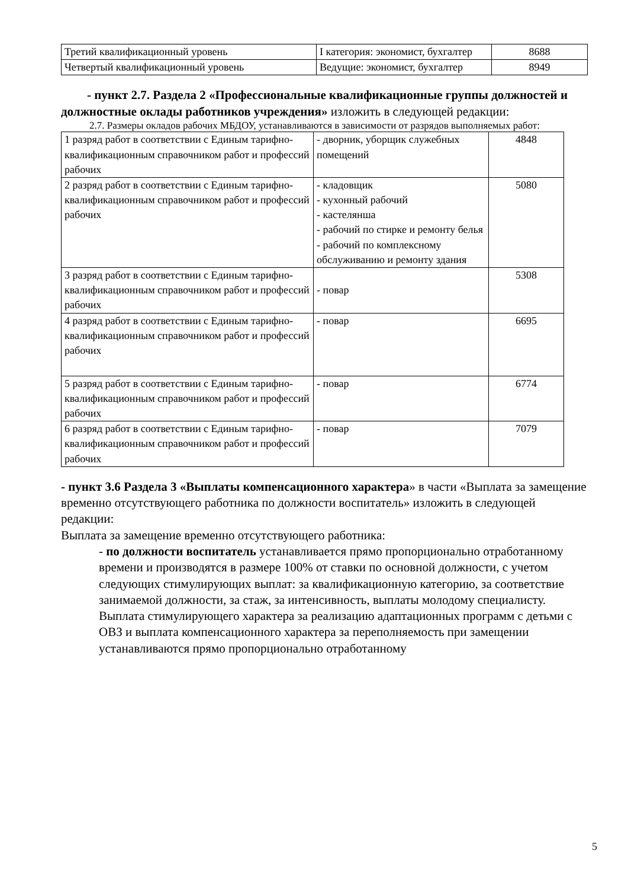| Третий квалификационный уровень | I категория: экономист, бухгалтер | 8688 |
| Четвертый квалификационный уровень | Ведущие: экономист, бухгалтер | 8949 |
- пункт 2.7. Раздела 2 «Профессиональные квалификационные группы должностей и должностные оклады работников учреждения» изложить в следующей редакции:
2.7. Размеры окладов рабочих МБДОУ, устанавливаются в зависимости от разрядов выполняемых работ:
| 1 разряд работ в соответствии с Единым тарифно-квалификационным справочником работ и профессий рабочих | - дворник, уборщик служебных помещений | 4848 |
| 2 разряд работ в соответствии с Единым тарифно-квалификационным справочником работ и профессий рабочих | - кладовщик - кухонный рабочий - кастелянша - рабочий по стирке и ремонту белья - рабочий по комплексному обслуживанию и ремонту здания | 5080 |
| 3 разряд работ в соответствии с Единым тарифно-квалификационным справочником работ и профессий рабочих | - повар | 5308 |
| 4 разряд работ в соответствии с Единым тарифно-квалификационным справочником работ и профессий рабочих | - повар | 6695 |
| 5 разряд работ в соответствии с Единым тарифно-квалификационным справочником работ и профессий рабочих | - повар | 6774 |
| 6 разряд работ в соответствии с Единым тарифно-квалификационным справочником работ и профессий рабочих | - повар | 7079 |
- пункт 3.6 Раздела 3 «Выплаты компенсационного характера» в части «Выплата за замещение временно отсутствующего работника по должности воспитатель» изложить в следующей редакции:
Выплата за замещение временно отсутствующего работника:
- по должности воспитатель устанавливается прямо пропорционально отработанному времени и производятся в размере 100% от ставки по основной должности, с учетом следующих стимулирующих выплат: за квалификационную категорию, за соответствие занимаемой должности, за стаж, за интенсивность, выплаты молодому специалисту. Выплата стимулирующего характера за реализацию адаптационных программ с детьми с ОВЗ и выплата компенсационного характера за переполняемость при замещении устанавливаются прямо пропорционально отработанному
5